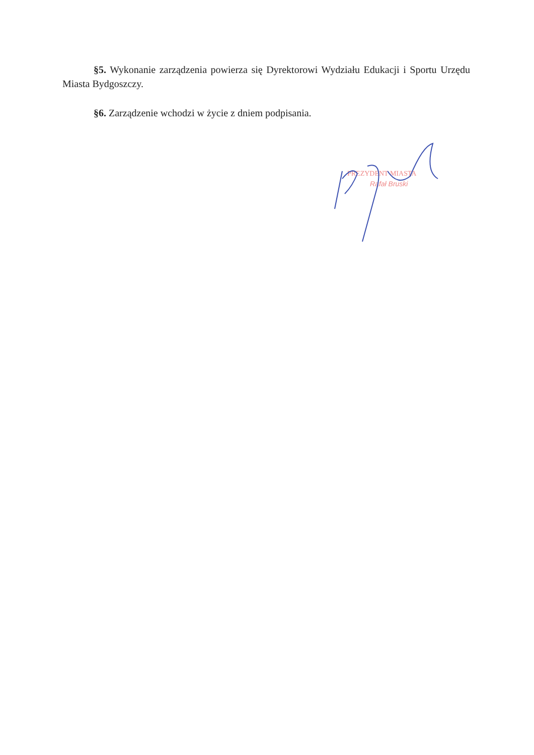§5. Wykonanie zarządzenia powierza się Dyrektorowi Wydziału Edukacji i Sportu Urzędu Miasta Bydgoszczy.
§6. Zarządzenie wchodzi w życie z dniem podpisania.
PREZYDENT MIASTA
Rafał Bruski